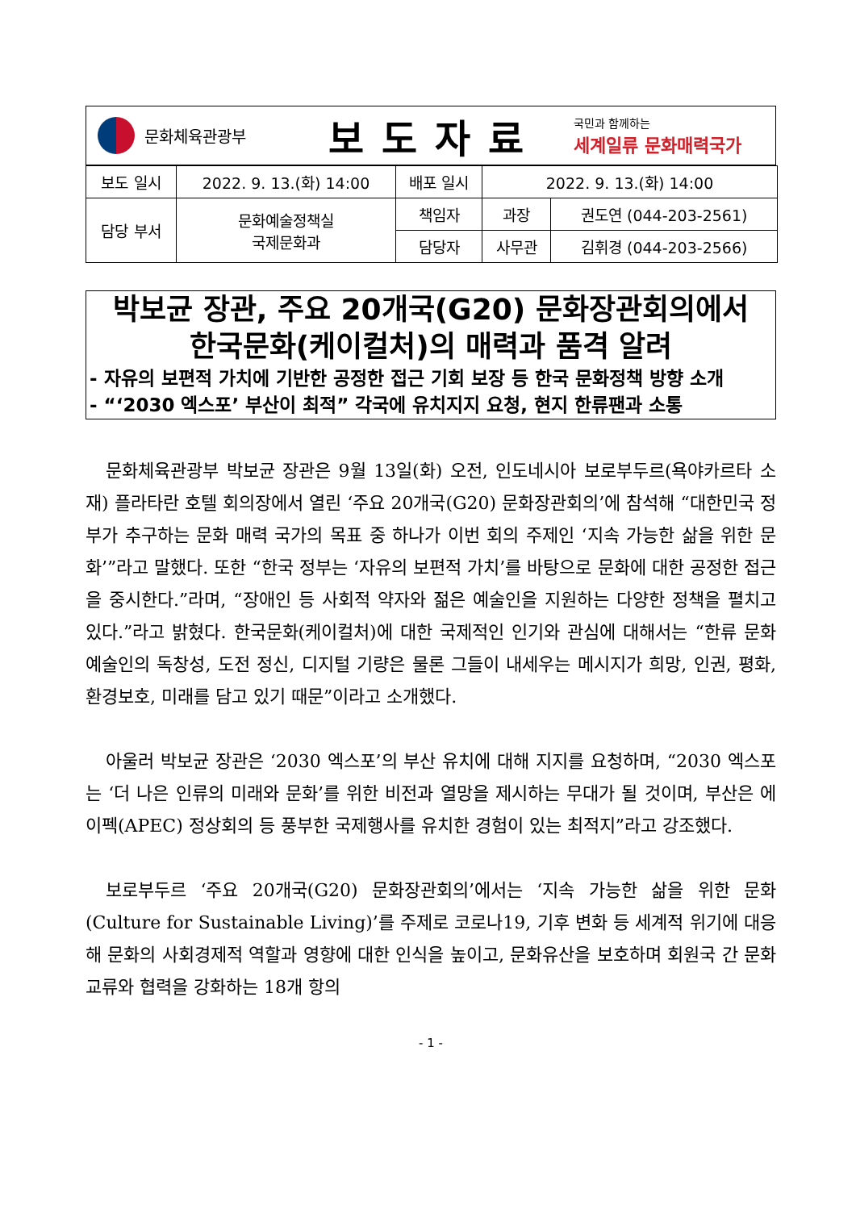문화체육관광부
보도자료
국민과 함께하는
세계일류 문화매력국가
| 보도 일시 | 2022. 9. 13.(화) 14:00 | 배포 일시 | 2022. 9. 13.(화) 14:00 | |
| 담당 부서 | 문화예술정책실 국제문화과 | 책임자 | 과장 | 권도연 (044-203-2561) |
| | | 담당자 | 사무관 | 김휘경 (044-203-2566) |
박보균 장관, 주요 20개국(G20) 문화장관회의에서
한국문화(케이컬처)의 매력과 품격 알려
- 자유의 보편적 가치에 기반한 공정한 접근 기회 보장 등 한국 문화정책 방향 소개
- “‘2030 엑스포’ 부산이 최적” 각국에 유치지지 요청, 현지 한류팬과 소통
문화체육관광부 박보균 장관은 9월 13일(화) 오전, 인도네시아 보로부두르(욕야카르타 소재) 플라타란 호텔 회의장에서 열린 ‘주요 20개국(G20) 문화장관회의’에 참석해 “대한민국 정부가 추구하는 문화 매력 국가의 목표 중 하나가 이번 회의 주제인 ‘지속 가능한 삶을 위한 문화’”라고 말했다. 또한 “한국 정부는 ‘자유의 보편적 가치’를 바탕으로 문화에 대한 공정한 접근을 중시한다.”라며, “장애인 등 사회적 약자와 젊은 예술인을 지원하는 다양한 정책을 펼치고 있다.”라고 밝혔다. 한국문화(케이컬처)에 대한 국제적인 인기와 관심에 대해서는 “한류 문화예술인의 독창성, 도전 정신, 디지털 기량은 물론 그들이 내세우는 메시지가 희망, 인권, 평화, 환경보호, 미래를 담고 있기 때문”이라고 소개했다.
아울러 박보균 장관은 ‘2030 엑스포’의 부산 유치에 대해 지지를 요청하며, “2030 엑스포는 ‘더 나은 인류의 미래와 문화’를 위한 비전과 열망을 제시하는 무대가 될 것이며, 부산은 에이펙(APEC) 정상회의 등 풍부한 국제행사를 유치한 경험이 있는 최적지”라고 강조했다.
보로부두르 ‘주요 20개국(G20) 문화장관회의’에서는 ‘지속 가능한 삶을 위한 문화(Culture for Sustainable Living)’를 주제로 코로나19, 기후 변화 등 세계적 위기에 대응해 문화의 사회경제적 역할과 영향에 대한 인식을 높이고, 문화유산을 보호하며 회원국 간 문화교류와 협력을 강화하는 18개 항의
- 1 -